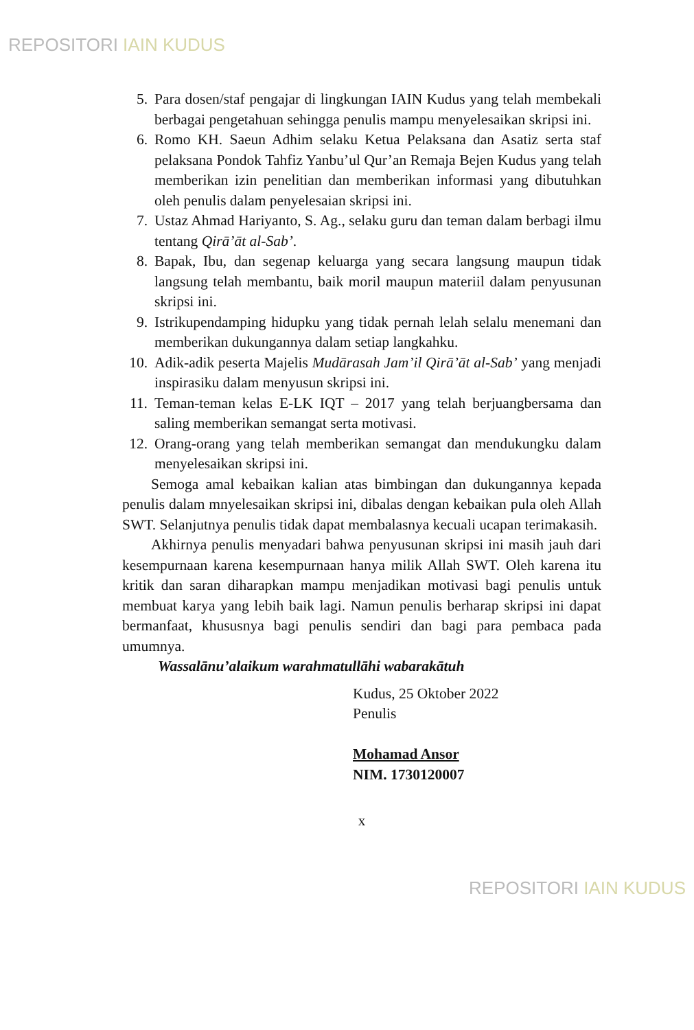REPOSITORI IAIN KUDUS
5. Para dosen/staf pengajar di lingkungan IAIN Kudus yang telah membekali berbagai pengetahuan sehingga penulis mampu menyelesaikan skripsi ini.
6. Romo KH. Saeun Adhim selaku Ketua Pelaksana dan Asatiz serta staf pelaksana Pondok Tahfiz Yanbu’ul Qur’an Remaja Bejen Kudus yang telah memberikan izin penelitian dan memberikan informasi yang dibutuhkan oleh penulis dalam penyelesaian skripsi ini.
7. Ustaz Ahmad Hariyanto, S. Ag., selaku guru dan teman dalam berbagi ilmu tentang Qirā’āt al-Sab’.
8. Bapak, Ibu, dan segenap keluarga yang secara langsung maupun tidak langsung telah membantu, baik moril maupun materiil dalam penyusunan skripsi ini.
9. Istrikupendamping hidupku yang tidak pernah lelah selalu menemani dan memberikan dukungannya dalam setiap langkahku.
10. Adik-adik peserta Majelis Mudārasah Jam’il Qirā’āt al-Sab’ yang menjadi inspirasiku dalam menyusun skripsi ini.
11. Teman-teman kelas E-LK IQT – 2017 yang telah berjuangbersama dan saling memberikan semangat serta motivasi.
12. Orang-orang yang telah memberikan semangat dan mendukungku dalam menyelesaikan skripsi ini.
Semoga amal kebaikan kalian atas bimbingan dan dukungannya kepada penulis dalam mnyelesaikan skripsi ini, dibalas dengan kebaikan pula oleh Allah SWT. Selanjutnya penulis tidak dapat membalasnya kecuali ucapan terimakasih.
Akhirnya penulis menyadari bahwa penyusunan skripsi ini masih jauh dari kesempurnaan karena kesempurnaan hanya milik Allah SWT. Oleh karena itu kritik dan saran diharapkan mampu menjadikan motivasi bagi penulis untuk membuat karya yang lebih baik lagi. Namun penulis berharap skripsi ini dapat bermanfaat, khususnya bagi penulis sendiri dan bagi para pembaca pada umumnya.
Wassalānu’alaikum warahmatullāhi wabarakātuh
Kudus, 25 Oktober 2022
Penulis
Mohamad Ansor
NIM. 1730120007
x
REPOSITORI IAIN KUDUS